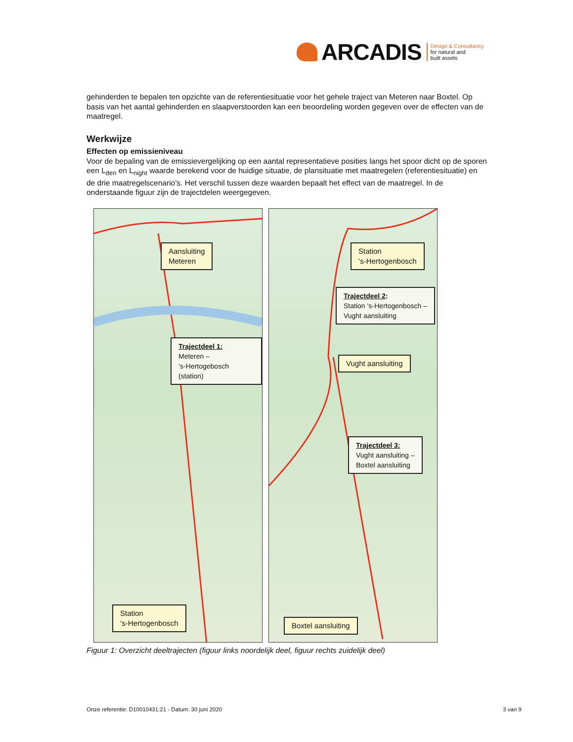ARCADIS
Design & Consultancy
for natural and
built assets
gehinderden te bepalen ten opzichte van de referentiesituatie voor het gehele traject van Meteren naar Boxtel. Op basis van het aantal gehinderden en slaapverstoorden kan een beoordeling worden gegeven over de effecten van de maatregel.
Werkwijze
Effecten op emissieniveau
Voor de bepaling van de emissievergelijking op een aantal representatieve posities langs het spoor dicht op de sporen een L<sub>den</sub> en L<sub>night</sub> waarde berekend voor de huidige situatie, de plansituatie met maatregelen (referentiesituatie) en de drie maatregelscenario’s. Het verschil tussen deze waarden bepaalt het effect van de maatregel. In de onderstaande figuur zijn de trajectdelen weergegeven.
Aansluiting
Meteren
Trajectdeel 1:
Meteren –
‘s-Hertogebosch (station)
Station
‘s-Hertogenbosch
Station
‘s-Hertogenbosch
Trajectdeel 2:
Station ‘s-Hertogenbosch –
Vught aansluiting
Vught aansluiting
Trajectdeel 3:
Vught aansluiting –
Boxtel aansluiting
Boxtel aansluiting
Figuur 1: Overzicht deeltrajecten (figuur links noordelijk deel, figuur rechts zuidelijk deel)
Onze referentie: D10010431:21 - Datum: 30 juni 2020 3 van 9